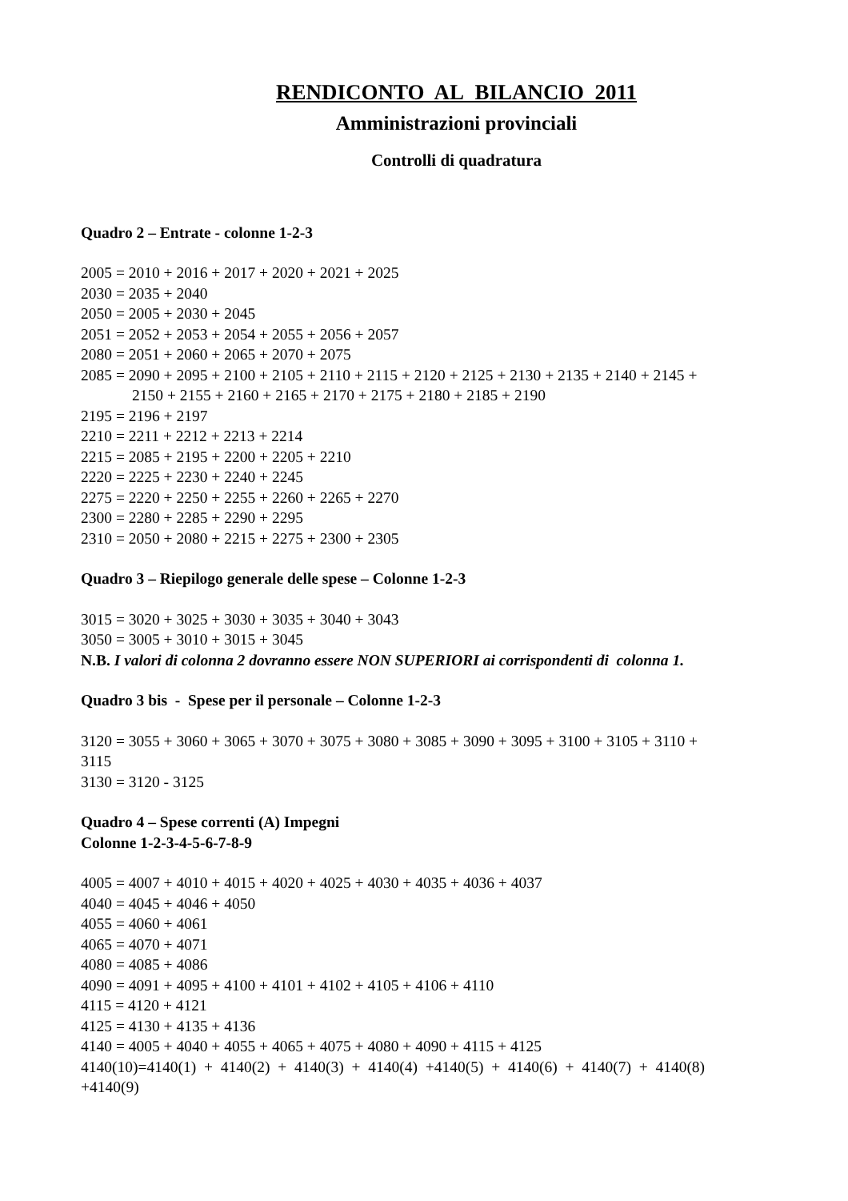RENDICONTO AL BILANCIO 2011
Amministrazioni provinciali
Controlli di quadratura
Quadro 2 – Entrate - colonne 1-2-3
2005 = 2010 + 2016 + 2017 + 2020 + 2021 + 2025
2030 = 2035 + 2040
2050 = 2005 + 2030 + 2045
2051 = 2052 + 2053 + 2054 + 2055 + 2056 + 2057
2080 = 2051 + 2060 + 2065 + 2070 + 2075
2085 = 2090 + 2095 + 2100 + 2105 + 2110 + 2115 + 2120 + 2125 + 2130 + 2135 + 2140 + 2145 +
2150 + 2155 + 2160 + 2165 + 2170 + 2175 + 2180 + 2185 + 2190
2195 = 2196 + 2197
2210 = 2211 + 2212 + 2213 + 2214
2215 = 2085 + 2195 + 2200 + 2205 + 2210
2220 = 2225 + 2230 + 2240 + 2245
2275 = 2220 + 2250 + 2255 + 2260 + 2265 + 2270
2300 = 2280 + 2285 + 2290 + 2295
2310 = 2050 + 2080 + 2215 + 2275 + 2300 + 2305
Quadro 3 – Riepilogo generale delle spese – Colonne 1-2-3
3015 = 3020 + 3025 + 3030 + 3035 + 3040 + 3043
3050 = 3005 + 3010 + 3015 + 3045
N.B. I valori di colonna 2 dovranno essere NON SUPERIORI ai corrispondenti di colonna 1.
Quadro 3 bis - Spese per il personale – Colonne 1-2-3
3120 = 3055 + 3060 + 3065 + 3070 + 3075 + 3080 + 3085 + 3090 + 3095 + 3100 + 3105 + 3110 +
3115
3130 = 3120 - 3125
Quadro 4 – Spese correnti (A) Impegni
Colonne 1-2-3-4-5-6-7-8-9
4005 = 4007 + 4010 + 4015 + 4020 + 4025 + 4030 + 4035 + 4036 + 4037
4040 = 4045 + 4046 + 4050
4055 = 4060 + 4061
4065 = 4070 + 4071
4080 = 4085 + 4086
4090 = 4091 + 4095 + 4100 + 4101 + 4102 + 4105 + 4106 + 4110
4115 = 4120 + 4121
4125 = 4130 + 4135 + 4136
4140 = 4005 + 4040 + 4055 + 4065 + 4075 + 4080 + 4090 + 4115 + 4125
4140(10)=4140(1) + 4140(2) + 4140(3) + 4140(4) +4140(5) + 4140(6) + 4140(7) + 4140(8)
+4140(9)